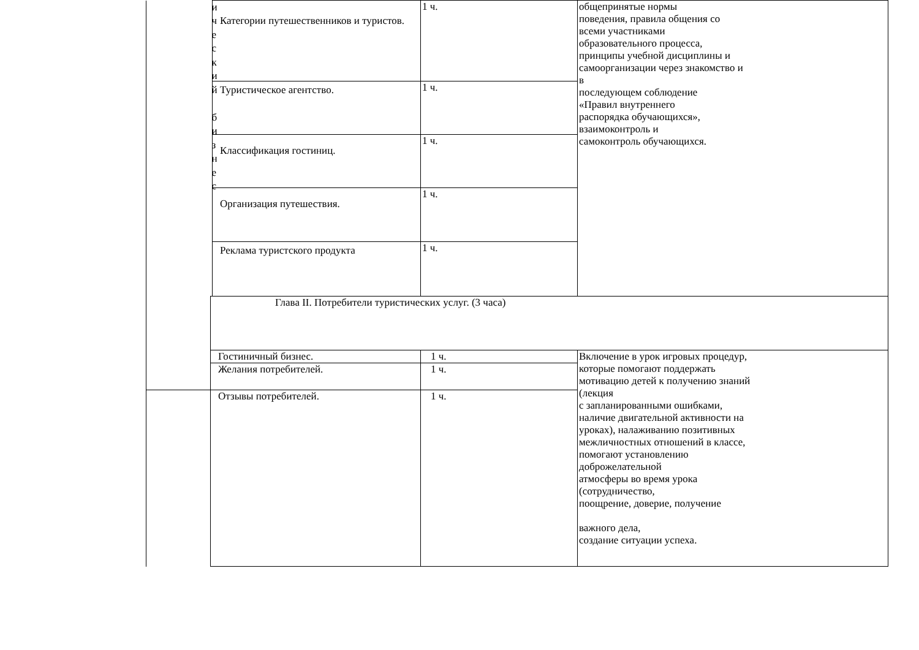| | и ч е с к и й б и з н е с | Категории путешественников и туристов. | 1 ч. | общепринятые нормы поведения, правила общения со всеми участниками образовательного процесса, принципы учебной дисциплины и самоорганизации через знакомство и в последующем соблюдение «Правил внутреннего распорядка обучающихся», взаимоконтроль и самоконтроль обучающихся. |
| | | Туристическое агентство. | 1 ч. | |
| | | Классификация гостиниц. | 1 ч. | |
| | | Организация путешествия. | 1 ч. | |
| | | Реклама туристского продукта | 1 ч. | |
| | Глава II. Потребители туристических услуг. (3 часа) | | | |
| | Гостиничный бизнес. | | 1 ч. | Включение в урок игровых процедур, которые помогают поддержать мотивацию детей к получению знаний (лекция с запланированными ошибками, наличие двигательной активности на уроках), налаживанию позитивных межличностных отношений в классе, помогают установлению доброжелательной атмосферы во время урока (сотрудничество, поощрение, доверие, получение важного дела, создание ситуации успеха. |
| | Желания потребителей. | | 1 ч. | |
| | Отзывы потребителей. | | 1 ч. | |